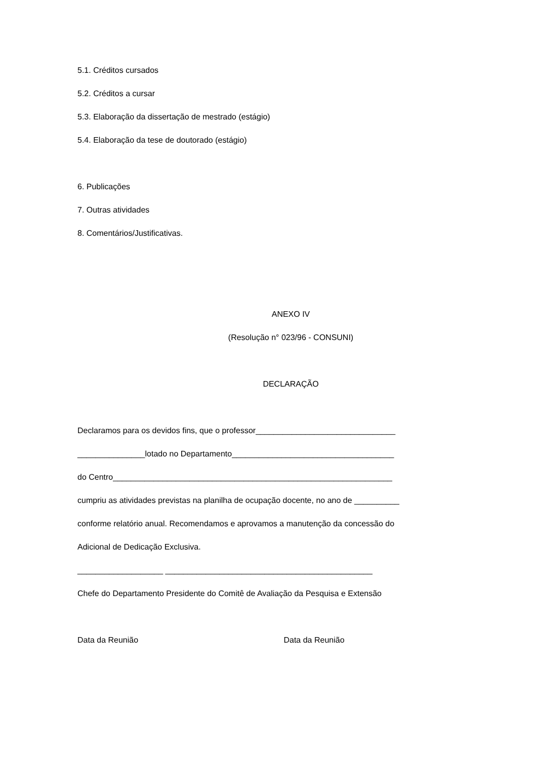5.1. Créditos cursados
5.2. Créditos a cursar
5.3. Elaboração da dissertação de mestrado (estágio)
5.4. Elaboração da tese de doutorado (estágio)
6. Publicações
7. Outras atividades
8. Comentários/Justificativas.
ANEXO IV
(Resolução n° 023/96 - CONSUNI)
DECLARAÇÃO
Declaramos para os devidos fins, que o professor_______________________________
_______________lotado no Departamento____________________________________
do Centro______________________________________________________________
cumpriu as atividades previstas na planilha de ocupação docente, no ano de __________
conforme relatório anual. Recomendamos e aprovamos a manutenção da concessão do
Adicional de Dedicação Exclusiva.
___________________ ______________________________________________
Chefe do Departamento Presidente do Comitê de Avaliação da Pesquisa e Extensão
Data da Reunião Data da Reunião